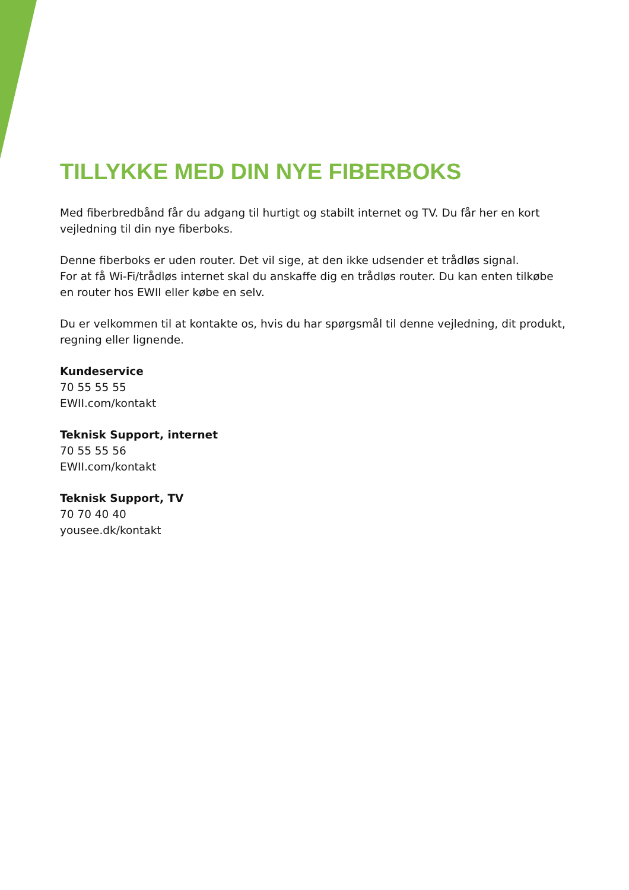TILLYKKE MED DIN NYE FIBERBOKS
Med fiberbredbånd får du adgang til hurtigt og stabilt internet og TV. Du får her en kort vejledning til din nye fiberboks.
Denne fiberboks er uden router. Det vil sige, at den ikke udsender et trådløs signal.
For at få Wi-Fi/trådløs internet skal du anskaffe dig en trådløs router. Du kan enten tilkøbe en router hos EWII eller købe en selv.
Du er velkommen til at kontakte os, hvis du har spørgsmål til denne vejledning, dit produkt, regning eller lignende.
Kundeservice
70 55 55 55
EWII.com/kontakt
Teknisk Support, internet
70 55 55 56
EWII.com/kontakt
Teknisk Support, TV
70 70 40 40
yousee.dk/kontakt